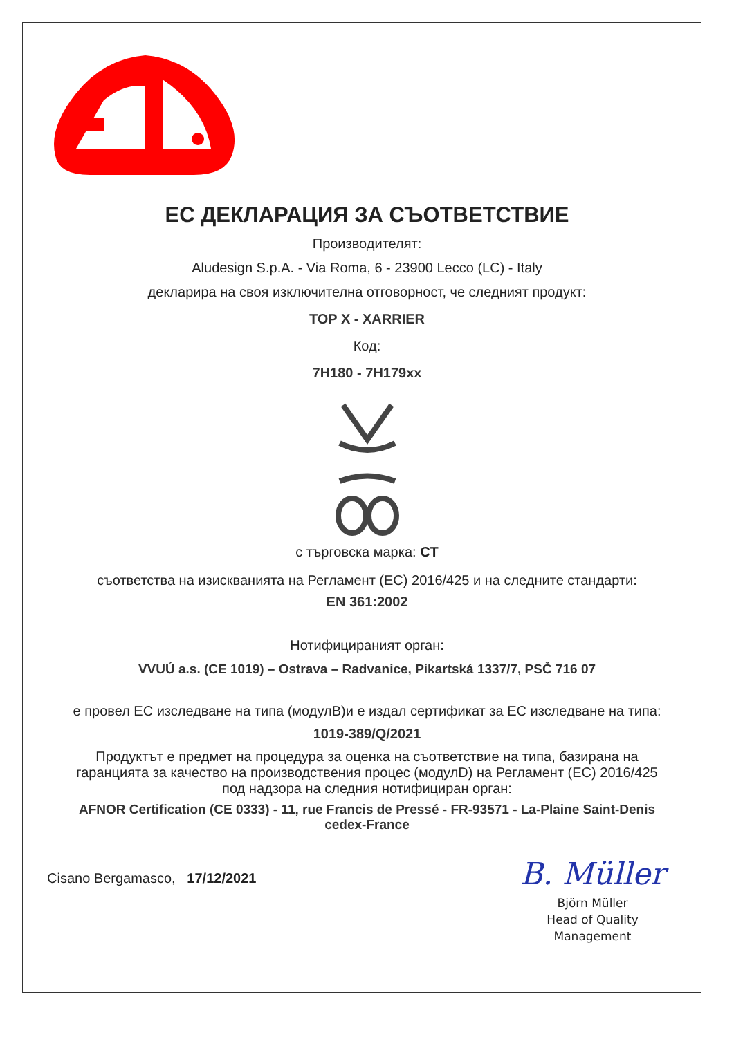ЕС ДЕКЛАРАЦИЯ ЗА СЪОТВЕТСТВИЕ
Производителят:
Aludesign S.p.A. - Via Roma, 6 - 23900 Lecco (LC) - Italy
декларира на своя изключителна отговорност, че следният продукт:
TOP X - XARRIER
Код:
7H180 - 7H179xx
с търговска марка: CT
съответства на изискванията на Регламент (ЕС) 2016/425 и на следните стандарти:
EN 361:2002
Нотифицираният орган:
VVUÚ a.s. (CE 1019) – Ostrava – Radvanice, Pikartská 1337/7, PSČ 716 07
е провел ЕС изследване на типа (модулB)и е издал сертификат за ЕС изследване на типа:
1019-389/Q/2021
Продуктът е предмет на процедура за оценка на съответствие на типа, базирана на гаранцията за качество на производствения процес (модулD) на Регламент (ЕС) 2016/425 под надзора на следния нотифициран орган:
AFNOR Certification (CE 0333) - 11, rue Francis de Pressé - FR-93571 - La-Plaine Saint-Denis cedex-France
Cisano Bergamasco, 17/12/2021
B. Müller
Björn Müller
Head of Quality
Management